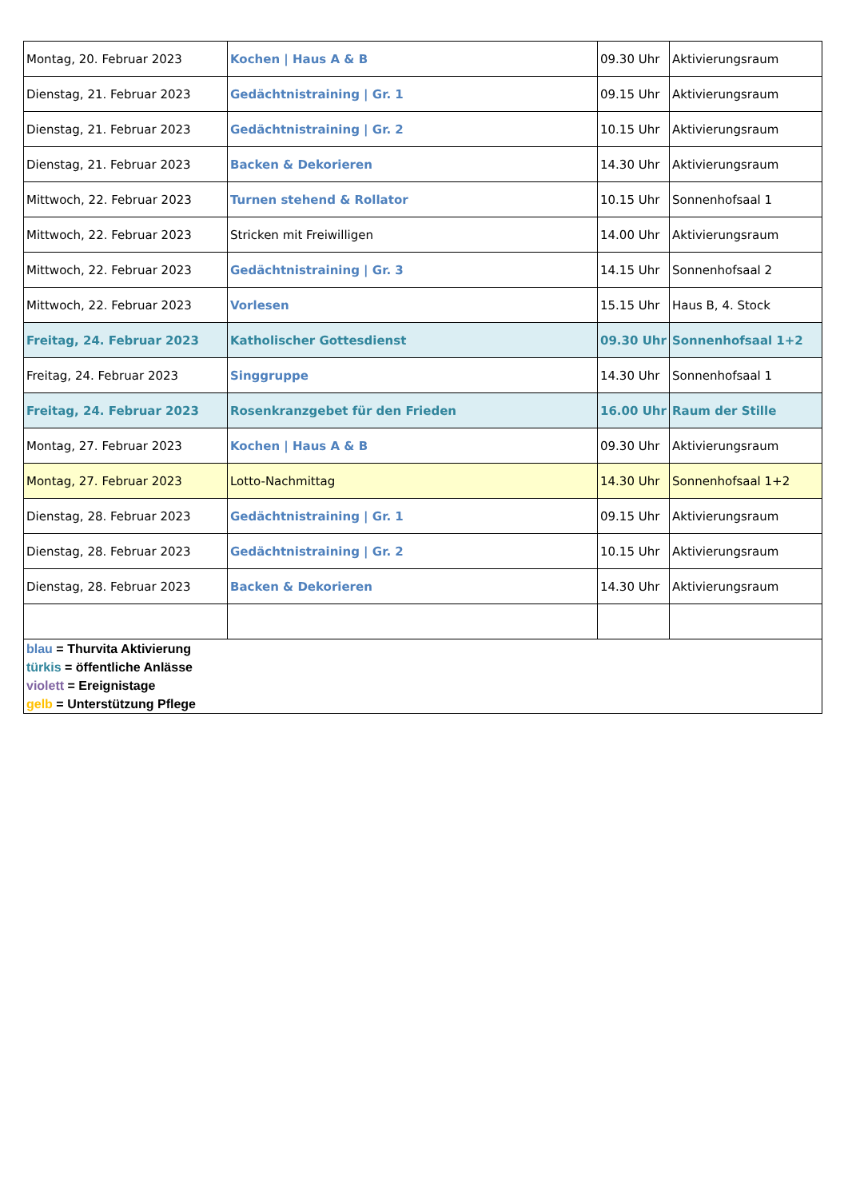| Montag, 20. Februar 2023 | Kochen / Haus A & B | 09.30 Uhr | Aktivierungsraum |
| Dienstag, 21. Februar 2023 | Gedächtnistraining / Gr. 1 | 09.15 Uhr | Aktivierungsraum |
| Dienstag, 21. Februar 2023 | Gedächtnistraining / Gr. 2 | 10.15 Uhr | Aktivierungsraum |
| Dienstag, 21. Februar 2023 | Backen & Dekorieren | 14.30 Uhr | Aktivierungsraum |
| Mittwoch, 22. Februar 2023 | Turnen stehend & Rollator | 10.15 Uhr | Sonnenhofsaal 1 |
| Mittwoch, 22. Februar 2023 | Stricken mit Freiwilligen | 14.00 Uhr | Aktivierungsraum |
| Mittwoch, 22. Februar 2023 | Gedächtnistraining / Gr. 3 | 14.15 Uhr | Sonnenhofsaal 2 |
| Mittwoch, 22. Februar 2023 | Vorlesen | 15.15 Uhr | Haus B, 4. Stock |
| Freitag, 24. Februar 2023 | Katholischer Gottesdienst | 09.30 Uhr | Sonnenhofsaal 1+2 |
| Freitag, 24. Februar 2023 | Singgruppe | 14.30 Uhr | Sonnenhofsaal 1 |
| Freitag, 24. Februar 2023 | Rosenkranzgebet für den Frieden | 16.00 Uhr | Raum der Stille |
| Montag, 27. Februar 2023 | Kochen / Haus A & B | 09.30 Uhr | Aktivierungsraum |
| Montag, 27. Februar 2023 | Lotto-Nachmittag | 14.30 Uhr | Sonnenhofsaal 1+2 |
| Dienstag, 28. Februar 2023 | Gedächtnistraining / Gr. 1 | 09.15 Uhr | Aktivierungsraum |
| Dienstag, 28. Februar 2023 | Gedächtnistraining / Gr. 2 | 10.15 Uhr | Aktivierungsraum |
| Dienstag, 28. Februar 2023 | Backen & Dekorieren | 14.30 Uhr | Aktivierungsraum |
| blau = Thurvita Aktivierung türkis = öffentliche Anlässe violett = Ereignistage gelb = Unterstützung Pflege | | | |